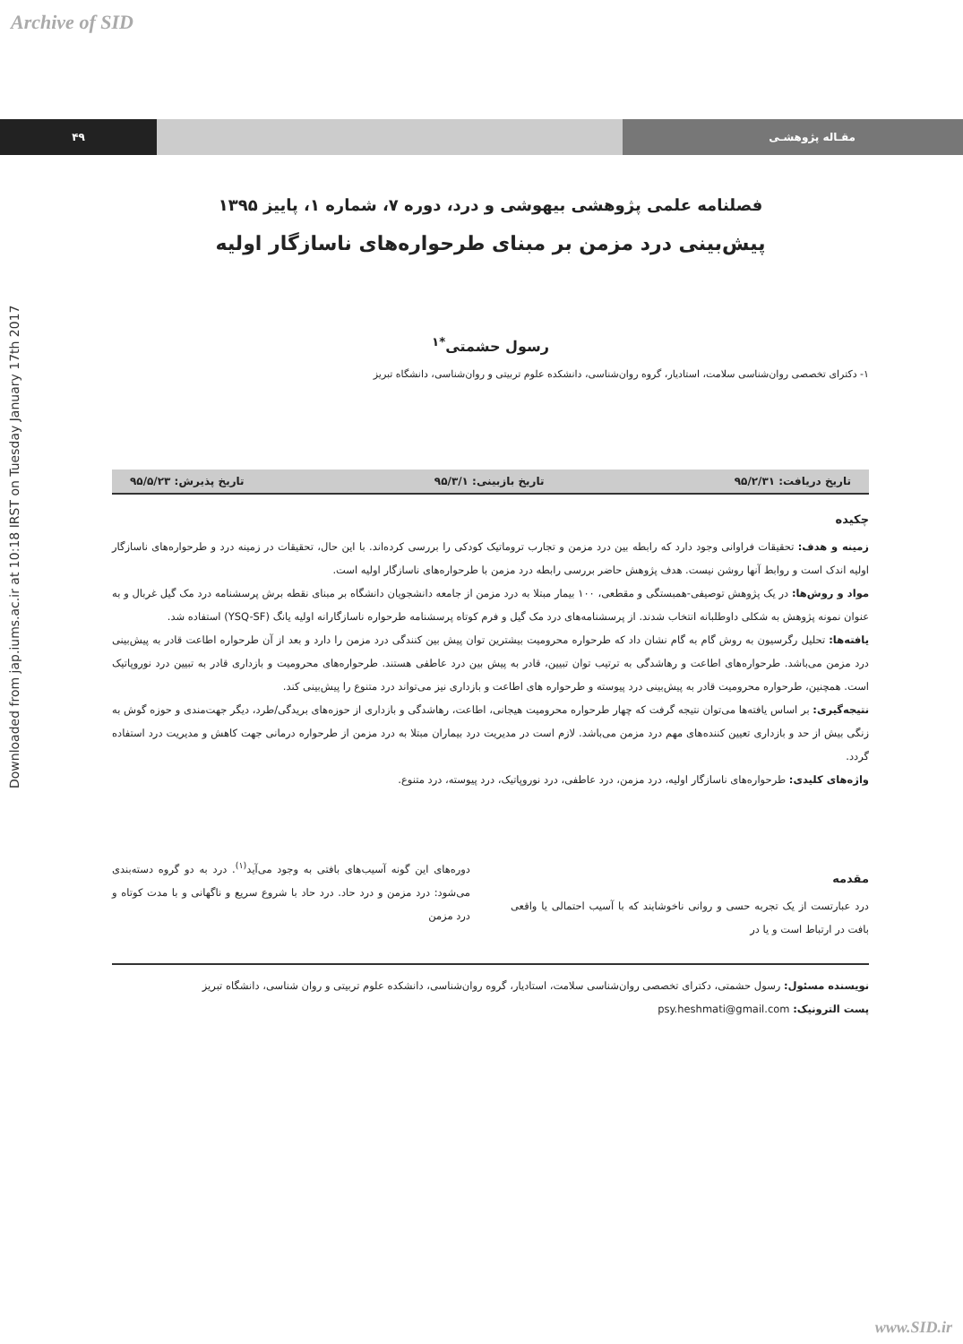Archive of SID
Downloaded from jap.iums.ac.ir at 10:18 IRST on Tuesday January 17th 2017
۴۹ مقـاله پژوهشـی
فصلنامه علمی پژوهشی بیهوشی و درد، دوره ۷، شماره ۱، پاییز ۱۳۹۵
پیش‌بینی درد مزمن بر مبنای طرحواره‌های ناسازگار اولیه
رسول حشمتی<sup>*۱</sup>
۱- دکترای تخصصی روان‌شناسی سلامت، استادیار، گروه روان‌شناسی، دانشکده علوم تربیتی و روان‌شناسی، دانشگاه تبریز
تاریخ دریافت: ۹۵/۲/۳۱ تاریخ بازبینی: ۹۵/۳/۱ تاریخ پذیرش: ۹۵/۵/۲۳
چکیده
زمینه و هدف: تحقیقات فراوانی وجود دارد که رابطه بین درد مزمن و تجارب تروماتیک کودکی را بررسی کرده‌اند. با این حال، تحقیقات در زمینه درد و طرحواره‌های ناسازگار اولیه اندک است و روابط آنها روشن نیست. هدف پژوهش حاضر بررسی رابطه درد مزمن با طرحواره‌های ناسازگار اولیه است.
مواد و روش‌ها: در یک پژوهش توصیفی-همبستگی و مقطعی، ۱۰۰ بیمار مبتلا به درد مزمن از جامعه دانشجویان دانشگاه بر مبنای نقطه برش پرسشنامه درد مک گیل غربال و به عنوان نمونه پژوهش به شکلی داوطلبانه انتخاب شدند. از پرسشنامه‌های درد مک گیل و فرم کوتاه پرسشنامه طرحواره ناسازگارانه اولیه یانگ (YSQ-SF) استفاده شد.
یافته‌ها: تحلیل رگرسیون به روش گام به گام نشان داد که طرحواره محرومیت بیشترین توان پیش بین کنندگی درد مزمن را دارد و بعد از آن طرحواره اطاعت قادر به پیش‌بینی درد مزمن می‌باشد. طرحواره‌های اطاعت و رهاشدگی به ترتیب توان تبیین، قادر به پیش بین درد عاطفی هستند. طرحواره‌های محرومیت و بازداری قادر به تبیین درد نوروپاتیک است. همچنین، طرحواره محرومیت قادر به پیش‌بینی درد پیوسته و طرحواره های اطاعت و بازداری نیز می‌تواند درد متنوع را پیش‌بینی کند.
نتیجه‌گیری: بر اساس یافته‌ها می‌توان نتیجه گرفت که چهار طرحواره محرومیت هیجانی، اطاعت، رهاشدگی و بازداری از حوزه‌های بریدگی/طرد، دیگر جهت‌مندی و حوزه گوش به زنگی بیش از حد و بازداری تعیین کننده‌های مهم درد مزمن می‌باشد. لازم است در مدیریت درد بیماران مبتلا به درد مزمن از طرحواره درمانی جهت کاهش و مدیریت درد استفاده گردد.
واژه‌های کلیدی: طرحواره‌های ناسازگار اولیه، درد مزمن، درد عاطفی، درد نوروپاتیک، درد پیوسته، درد متنوع.
مقدمه
درد عبارتست از یک تجربه حسی و روانی ناخوشایند که با آسیب احتمالی یا واقعی بافت در ارتباط است و یا در
دوره‌های این گونه آسیب‌های بافتی به وجود می‌آید<sup>(۱)</sup>. درد به دو گروه دسته‌بندی می‌شود: درد مزمن و درد حاد. درد حاد با شروع سریع و ناگهانی و با مدت کوتاه و درد مزمن
نویسنده مسئول: رسول حشمتی، دکترای تخصصی روان‌شناسی سلامت، استادیار، گروه روان‌شناسی، دانشکده علوم تربیتی و روان شناسی، دانشگاه تبریز
پست الترونیک: psy.heshmati@gmail.com
www.SID.ir